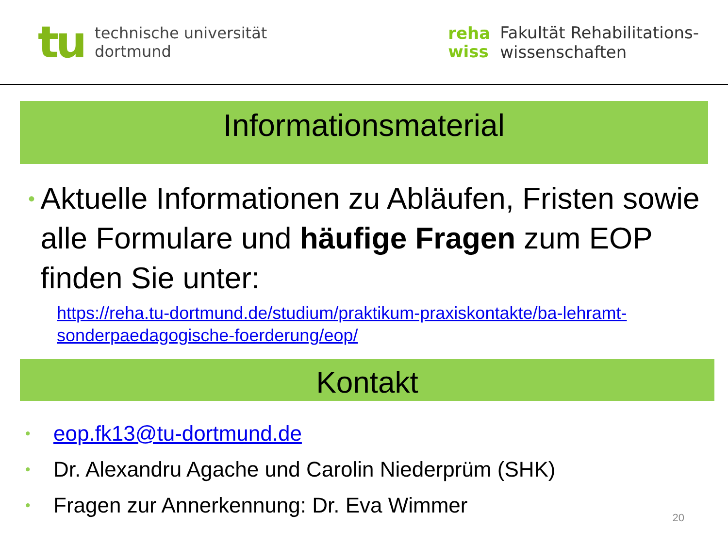tu
technische universität
dortmund
reha
wiss
Fakultät Rehabilitations-
wissenschaften
Informationsmaterial
•
Aktuelle Informationen zu Abläufen, Fristen sowie alle Formulare und häufige Fragen zum EOP finden Sie unter:
https://reha.tu-dortmund.de/studium/praktikum-praxiskontakte/ba-lehramt-sonderpaedagogische-foerderung/eop/
Kontakt
• eop.fk13@tu-dortmund.de
• Dr. Alexandru Agache und Carolin Niederprüm (SHK)
• Fragen zur Annerkennung: Dr. Eva Wimmer
20